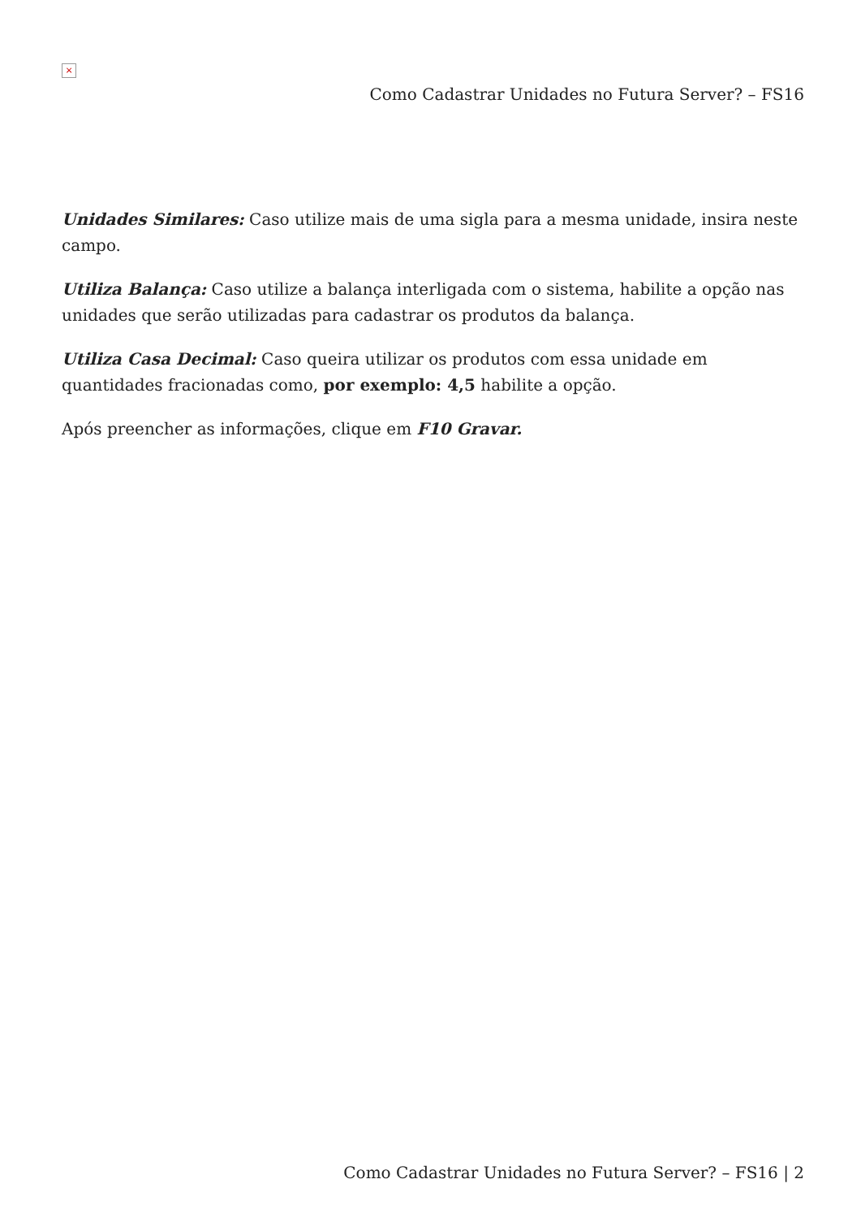×
Como Cadastrar Unidades no Futura Server? – FS16
Unidades Similares: Caso utilize mais de uma sigla para a mesma unidade, insira neste campo.
Utiliza Balança: Caso utilize a balança interligada com o sistema, habilite a opção nas unidades que serão utilizadas para cadastrar os produtos da balança.
Utiliza Casa Decimal: Caso queira utilizar os produtos com essa unidade em quantidades fracionadas como, por exemplo: 4,5 habilite a opção.
Após preencher as informações, clique em F10 Gravar.
Como Cadastrar Unidades no Futura Server? – FS16 | 2